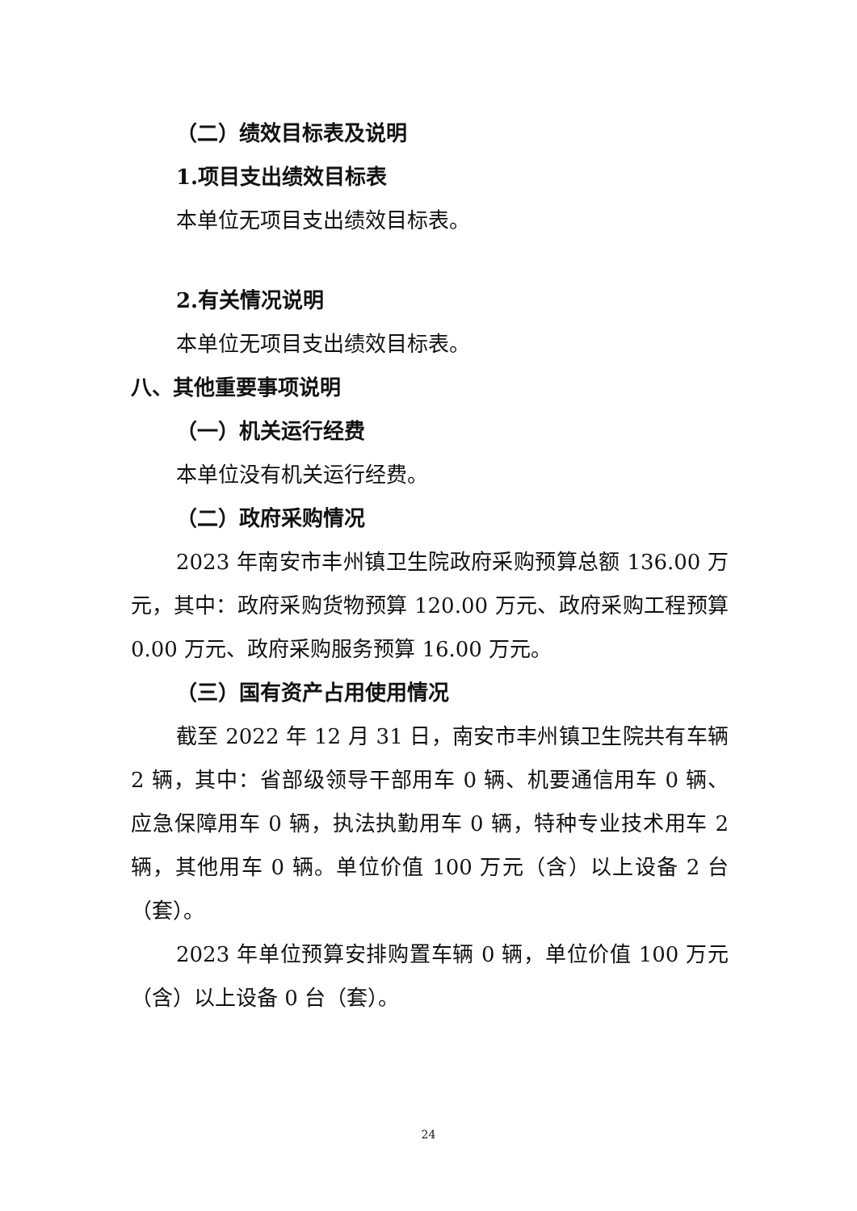（二）绩效目标表及说明
1.项目支出绩效目标表
本单位无项目支出绩效目标表。
2.有关情况说明
本单位无项目支出绩效目标表。
八、其他重要事项说明
（一）机关运行经费
本单位没有机关运行经费。
（二）政府采购情况
2023 年南安市丰州镇卫生院政府采购预算总额 136.00 万元，其中：政府采购货物预算 120.00 万元、政府采购工程预算 0.00 万元、政府采购服务预算 16.00 万元。
（三）国有资产占用使用情况
截至 2022 年 12 月 31 日，南安市丰州镇卫生院共有车辆 2 辆，其中：省部级领导干部用车 0 辆、机要通信用车 0 辆、应急保障用车 0 辆，执法执勤用车 0 辆，特种专业技术用车 2 辆，其他用车 0 辆。单位价值 100 万元（含）以上设备 2 台（套）。
2023 年单位预算安排购置车辆 0 辆，单位价值 100 万元（含）以上设备 0 台（套）。
24